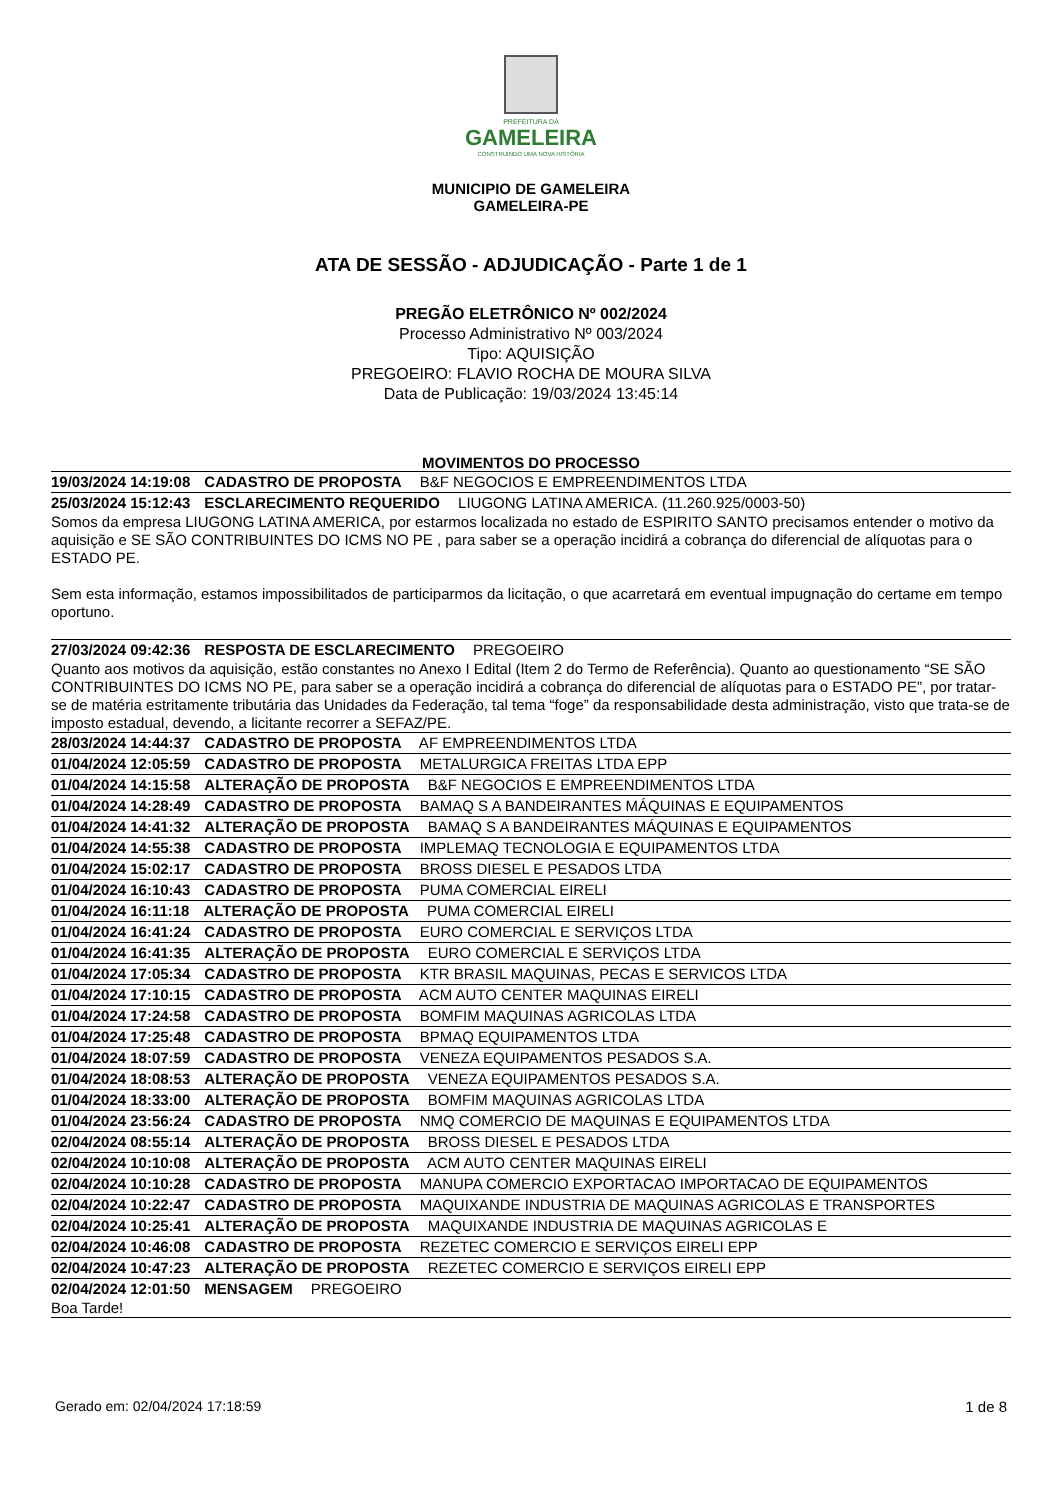PREFEITURA DA
GAMELEIRA
CONSTRUINDO UMA NOVA HISTÓRIA
MUNICIPIO DE GAMELEIRA
GAMELEIRA-PE
ATA DE SESSÃO - ADJUDICAÇÃO - Parte 1 de 1
PREGÃO ELETRÔNICO Nº 002/2024
Processo Administrativo Nº 003/2024
Tipo: AQUISIÇÃO
PREGOEIRO: FLAVIO ROCHA DE MOURA SILVA
Data de Publicação: 19/03/2024 13:45:14
MOVIMENTOS DO PROCESSO
19/03/2024 14:19:08 CADASTRO DE PROPOSTA B&F NEGOCIOS E EMPREENDIMENTOS LTDA
25/03/2024 15:12:43 ESCLARECIMENTO REQUERIDO LIUGONG LATINA AMERICA. (11.260.925/0003-50)
Somos da empresa LIUGONG LATINA AMERICA, por estarmos localizada no estado de ESPIRITO SANTO precisamos entender o motivo da aquisição e SE SÃO CONTRIBUINTES DO ICMS NO PE , para saber se a operação incidirá a cobrança do diferencial de alíquotas para o ESTADO PE.
Sem esta informação, estamos impossibilitados de participarmos da licitação, o que acarretará em eventual impugnação do certame em tempo oportuno.
27/03/2024 09:42:36 RESPOSTA DE ESCLARECIMENTO PREGOEIRO
Quanto aos motivos da aquisição, estão constantes no Anexo I Edital (Item 2 do Termo de Referência). Quanto ao questionamento “SE SÃO CONTRIBUINTES DO ICMS NO PE, para saber se a operação incidirá a cobrança do diferencial de alíquotas para o ESTADO PE”, por tratar-se de matéria estritamente tributária das Unidades da Federação, tal tema “foge” da responsabilidade desta administração, visto que trata-se de imposto estadual, devendo, a licitante recorrer a SEFAZ/PE.
28/03/2024 14:44:37 CADASTRO DE PROPOSTA AF EMPREENDIMENTOS LTDA
01/04/2024 12:05:59 CADASTRO DE PROPOSTA METALURGICA FREITAS LTDA EPP
01/04/2024 14:15:58 ALTERAÇÃO DE PROPOSTA B&F NEGOCIOS E EMPREENDIMENTOS LTDA
01/04/2024 14:28:49 CADASTRO DE PROPOSTA BAMAQ S A BANDEIRANTES MÁQUINAS E EQUIPAMENTOS
01/04/2024 14:41:32 ALTERAÇÃO DE PROPOSTA BAMAQ S A BANDEIRANTES MÁQUINAS E EQUIPAMENTOS
01/04/2024 14:55:38 CADASTRO DE PROPOSTA IMPLEMAQ TECNOLOGIA E EQUIPAMENTOS LTDA
01/04/2024 15:02:17 CADASTRO DE PROPOSTA BROSS DIESEL E PESADOS LTDA
01/04/2024 16:10:43 CADASTRO DE PROPOSTA PUMA COMERCIAL EIRELI
01/04/2024 16:11:18 ALTERAÇÃO DE PROPOSTA PUMA COMERCIAL EIRELI
01/04/2024 16:41:24 CADASTRO DE PROPOSTA EURO COMERCIAL E SERVIÇOS LTDA
01/04/2024 16:41:35 ALTERAÇÃO DE PROPOSTA EURO COMERCIAL E SERVIÇOS LTDA
01/04/2024 17:05:34 CADASTRO DE PROPOSTA KTR BRASIL MAQUINAS, PECAS E SERVICOS LTDA
01/04/2024 17:10:15 CADASTRO DE PROPOSTA ACM AUTO CENTER MAQUINAS EIRELI
01/04/2024 17:24:58 CADASTRO DE PROPOSTA BOMFIM MAQUINAS AGRICOLAS LTDA
01/04/2024 17:25:48 CADASTRO DE PROPOSTA BPMAQ EQUIPAMENTOS LTDA
01/04/2024 18:07:59 CADASTRO DE PROPOSTA VENEZA EQUIPAMENTOS PESADOS S.A.
01/04/2024 18:08:53 ALTERAÇÃO DE PROPOSTA VENEZA EQUIPAMENTOS PESADOS S.A.
01/04/2024 18:33:00 ALTERAÇÃO DE PROPOSTA BOMFIM MAQUINAS AGRICOLAS LTDA
01/04/2024 23:56:24 CADASTRO DE PROPOSTA NMQ COMERCIO DE MAQUINAS E EQUIPAMENTOS LTDA
02/04/2024 08:55:14 ALTERAÇÃO DE PROPOSTA BROSS DIESEL E PESADOS LTDA
02/04/2024 10:10:08 ALTERAÇÃO DE PROPOSTA ACM AUTO CENTER MAQUINAS EIRELI
02/04/2024 10:10:28 CADASTRO DE PROPOSTA MANUPA COMERCIO EXPORTACAO IMPORTACAO DE EQUIPAMENTOS
02/04/2024 10:22:47 CADASTRO DE PROPOSTA MAQUIXANDE INDUSTRIA DE MAQUINAS AGRICOLAS E TRANSPORTES
02/04/2024 10:25:41 ALTERAÇÃO DE PROPOSTA MAQUIXANDE INDUSTRIA DE MAQUINAS AGRICOLAS E
02/04/2024 10:46:08 CADASTRO DE PROPOSTA REZETEC COMERCIO E SERVIÇOS EIRELI EPP
02/04/2024 10:47:23 ALTERAÇÃO DE PROPOSTA REZETEC COMERCIO E SERVIÇOS EIRELI EPP
02/04/2024 12:01:50 MENSAGEM PREGOEIRO
Boa Tarde!
Gerado em: 02/04/2024 17:18:59 1 de 8